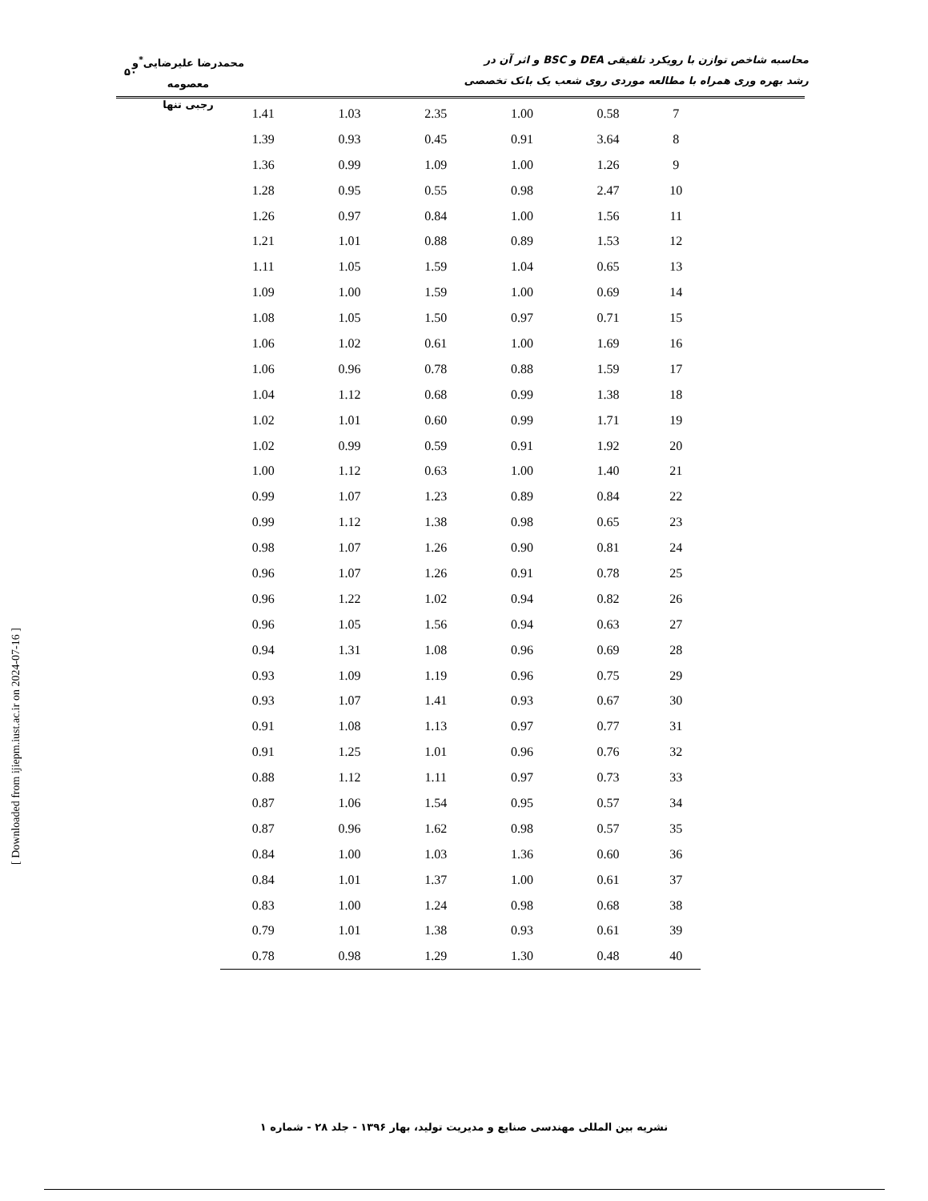محاسبه شاخص توازن با رویکرد تلفیقی DEA و BSC و اثر آن در
رشد بهره وری همراه با مطالعه موردی روی شعب یک بانک تخصصی
محمدرضا علیرضایی<sup>*</sup>و معصومه
رجبی تنها
۵۰
| 1.41 | 1.03 | 2.35 | 1.00 | 0.58 | 7 |
| 1.39 | 0.93 | 0.45 | 0.91 | 3.64 | 8 |
| 1.36 | 0.99 | 1.09 | 1.00 | 1.26 | 9 |
| 1.28 | 0.95 | 0.55 | 0.98 | 2.47 | 10 |
| 1.26 | 0.97 | 0.84 | 1.00 | 1.56 | 11 |
| 1.21 | 1.01 | 0.88 | 0.89 | 1.53 | 12 |
| 1.11 | 1.05 | 1.59 | 1.04 | 0.65 | 13 |
| 1.09 | 1.00 | 1.59 | 1.00 | 0.69 | 14 |
| 1.08 | 1.05 | 1.50 | 0.97 | 0.71 | 15 |
| 1.06 | 1.02 | 0.61 | 1.00 | 1.69 | 16 |
| 1.06 | 0.96 | 0.78 | 0.88 | 1.59 | 17 |
| 1.04 | 1.12 | 0.68 | 0.99 | 1.38 | 18 |
| 1.02 | 1.01 | 0.60 | 0.99 | 1.71 | 19 |
| 1.02 | 0.99 | 0.59 | 0.91 | 1.92 | 20 |
| 1.00 | 1.12 | 0.63 | 1.00 | 1.40 | 21 |
| 0.99 | 1.07 | 1.23 | 0.89 | 0.84 | 22 |
| 0.99 | 1.12 | 1.38 | 0.98 | 0.65 | 23 |
| 0.98 | 1.07 | 1.26 | 0.90 | 0.81 | 24 |
| 0.96 | 1.07 | 1.26 | 0.91 | 0.78 | 25 |
| 0.96 | 1.22 | 1.02 | 0.94 | 0.82 | 26 |
| 0.96 | 1.05 | 1.56 | 0.94 | 0.63 | 27 |
| 0.94 | 1.31 | 1.08 | 0.96 | 0.69 | 28 |
| 0.93 | 1.09 | 1.19 | 0.96 | 0.75 | 29 |
| 0.93 | 1.07 | 1.41 | 0.93 | 0.67 | 30 |
| 0.91 | 1.08 | 1.13 | 0.97 | 0.77 | 31 |
| 0.91 | 1.25 | 1.01 | 0.96 | 0.76 | 32 |
| 0.88 | 1.12 | 1.11 | 0.97 | 0.73 | 33 |
| 0.87 | 1.06 | 1.54 | 0.95 | 0.57 | 34 |
| 0.87 | 0.96 | 1.62 | 0.98 | 0.57 | 35 |
| 0.84 | 1.00 | 1.03 | 1.36 | 0.60 | 36 |
| 0.84 | 1.01 | 1.37 | 1.00 | 0.61 | 37 |
| 0.83 | 1.00 | 1.24 | 0.98 | 0.68 | 38 |
| 0.79 | 1.01 | 1.38 | 0.93 | 0.61 | 39 |
| 0.78 | 0.98 | 1.29 | 1.30 | 0.48 | 40 |
[ Downloaded from ijiepm.iust.ac.ir on 2024-07-16 ]
نشریه بین المللی مهندسی صنایع و مدیریت تولید، بهار ۱۳۹۶ - جلد ۲۸ - شماره ۱